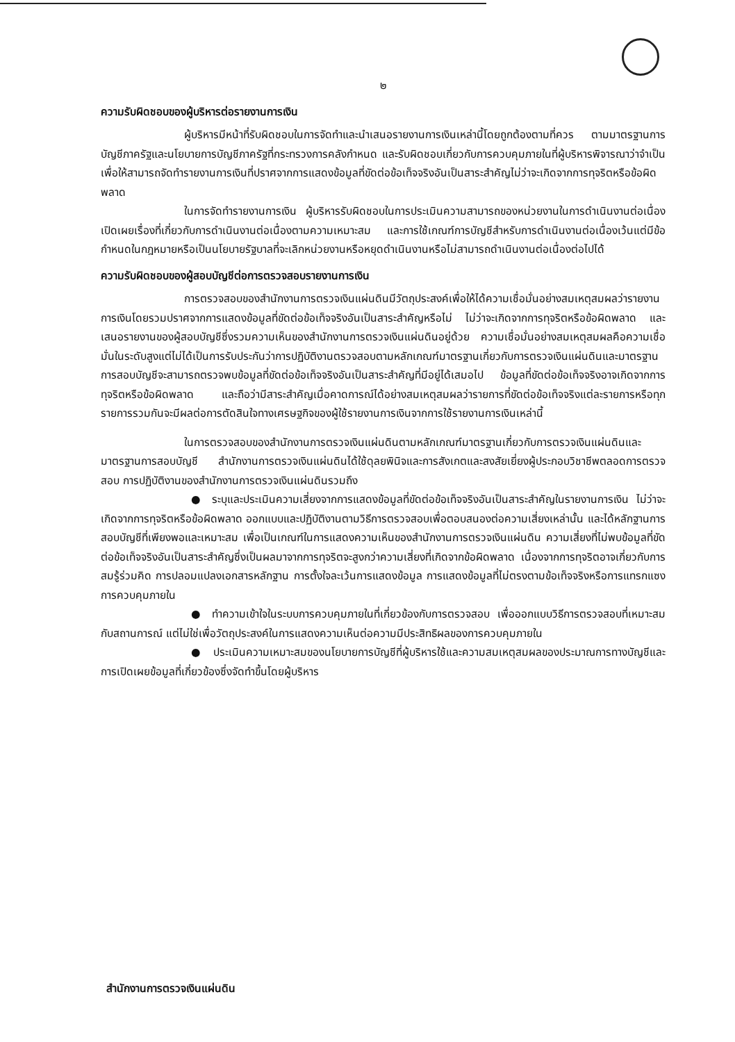๒
ความรับผิดชอบของผู้บริหารต่อรายงานการเงิน
ผู้บริหารมีหน้าที่รับผิดชอบในการจัดทำและนำเสนอรายงานการเงินเหล่านี้โดยถูกต้องตามที่ควร ตามมาตรฐานการบัญชีภาครัฐและนโยบายการบัญชีภาครัฐที่กระทรวงการคลังกำหนด และรับผิดชอบเกี่ยวกับการควบคุมภายในที่ผู้บริหารพิจารณาว่าจำเป็นเพื่อให้สามารถจัดทำรายงานการเงินที่ปราศจากการแสดงข้อมูลที่ขัดต่อข้อเท็จจริงอันเป็นสาระสำคัญไม่ว่าจะเกิดจากการทุจริตหรือข้อผิดพลาด
ในการจัดทำรายงานการเงิน ผู้บริหารรับผิดชอบในการประเมินความสามารถของหน่วยงานในการดำเนินงานต่อเนื่อง เปิดเผยเรื่องที่เกี่ยวกับการดำเนินงานต่อเนื่องตามความเหมาะสม และการใช้เกณฑ์การบัญชีสำหรับการดำเนินงานต่อเนื่องเว้นแต่มีข้อกำหนดในกฎหมายหรือเป็นนโยบายรัฐบาลที่จะเลิกหน่วยงานหรือหยุดดำเนินงานหรือไม่สามารถดำเนินงานต่อเนื่องต่อไปได้
ความรับผิดชอบของผู้สอบบัญชีต่อการตรวจสอบรายงานการเงิน
การตรวจสอบของสำนักงานการตรวจเงินแผ่นดินมีวัตถุประสงค์เพื่อให้ได้ความเชื่อมั่นอย่างสมเหตุสมผลว่ารายงานการเงินโดยรวมปราศจากการแสดงข้อมูลที่ขัดต่อข้อเท็จจริงอันเป็นสาระสำคัญหรือไม่ ไม่ว่าจะเกิดจากการทุจริตหรือข้อผิดพลาด และเสนอรายงานของผู้สอบบัญชีซึ่งรวมความเห็นของสำนักงานการตรวจเงินแผ่นดินอยู่ด้วย ความเชื่อมั่นอย่างสมเหตุสมผลคือความเชื่อมั่นในระดับสูงแต่ไม่ได้เป็นการรับประกันว่าการปฏิบัติงานตรวจสอบตามหลักเกณฑ์มาตรฐานเกี่ยวกับการตรวจเงินแผ่นดินและมาตรฐานการสอบบัญชีจะสามารถตรวจพบข้อมูลที่ขัดต่อข้อเท็จจริงอันเป็นสาระสำคัญที่มีอยู่ได้เสมอไป ข้อมูลที่ขัดต่อข้อเท็จจริงอาจเกิดจากการทุจริตหรือข้อผิดพลาด และถือว่ามีสาระสำคัญเมื่อคาดการณ์ได้อย่างสมเหตุสมผลว่ารายการที่ขัดต่อข้อเท็จจริงแต่ละรายการหรือทุกรายการรวมกันจะมีผลต่อการตัดสินใจทางเศรษฐกิจของผู้ใช้รายงานการเงินจากการใช้รายงานการเงินเหล่านี้
ในการตรวจสอบของสำนักงานการตรวจเงินแผ่นดินตามหลักเกณฑ์มาตรฐานเกี่ยวกับการตรวจเงินแผ่นดินและมาตรฐานการสอบบัญชี สำนักงานการตรวจเงินแผ่นดินได้ใช้ดุลยพินิจและการสังเกตและสงสัยเยี่ยงผู้ประกอบวิชาชีพตลอดการตรวจสอบ การปฏิบัติงานของสำนักงานการตรวจเงินแผ่นดินรวมถึง
● ระบุและประเมินความเสี่ยงจากการแสดงข้อมูลที่ขัดต่อข้อเท็จจริงอันเป็นสาระสำคัญในรายงานการเงิน ไม่ว่าจะเกิดจากการทุจริตหรือข้อผิดพลาด ออกแบบและปฏิบัติงานตามวิธีการตรวจสอบเพื่อตอบสนองต่อความเสี่ยงเหล่านั้น และได้หลักฐานการสอบบัญชีที่เพียงพอและเหมาะสม เพื่อเป็นเกณฑ์ในการแสดงความเห็นของสำนักงานการตรวจเงินแผ่นดิน ความเสี่ยงที่ไม่พบข้อมูลที่ขัดต่อข้อเท็จจริงอันเป็นสาระสำคัญซึ่งเป็นผลมาจากการทุจริตจะสูงกว่าความเสี่ยงที่เกิดจากข้อผิดพลาด เนื่องจากการทุจริตอาจเกี่ยวกับการสมรู้ร่วมคิด การปลอมแปลงเอกสารหลักฐาน การตั้งใจละเว้นการแสดงข้อมูล การแสดงข้อมูลที่ไม่ตรงตามข้อเท็จจริงหรือการแทรกแซงการควบคุมภายใน
● ทำความเข้าใจในระบบการควบคุมภายในที่เกี่ยวข้องกับการตรวจสอบ เพื่อออกแบบวิธีการตรวจสอบที่เหมาะสมกับสถานการณ์ แต่ไม่ใช่เพื่อวัตถุประสงค์ในการแสดงความเห็นต่อความมีประสิทธิผลของการควบคุมภายใน
● ประเมินความเหมาะสมของนโยบายการบัญชีที่ผู้บริหารใช้และความสมเหตุสมผลของประมาณการทางบัญชีและการเปิดเผยข้อมูลที่เกี่ยวข้องซึ่งจัดทำขึ้นโดยผู้บริหาร
สำนักงานการตรวจเงินแผ่นดิน